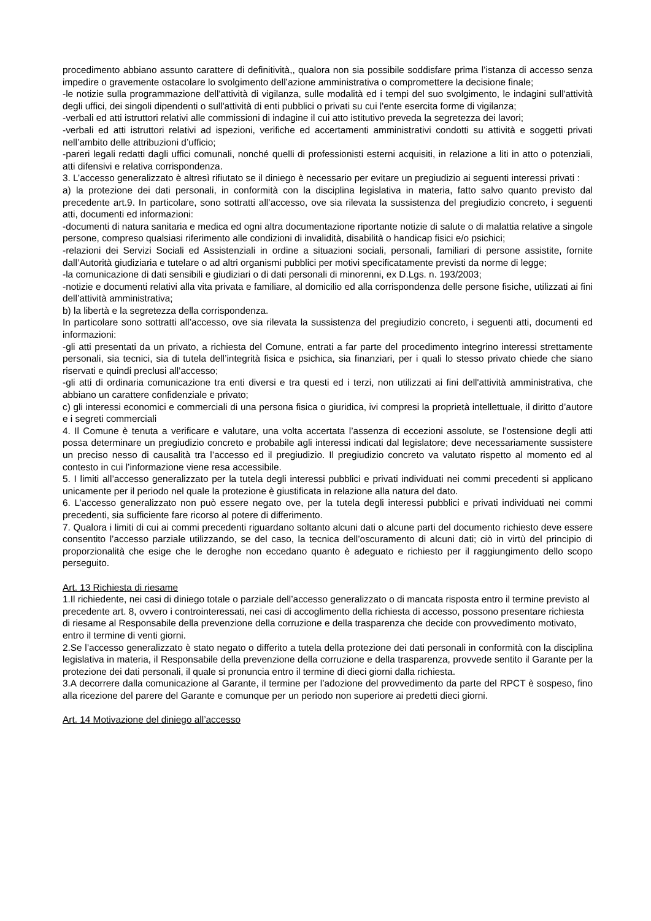procedimento abbiano assunto carattere di definitività,, qualora non sia possibile soddisfare prima l’istanza di accesso senza impedire o gravemente ostacolare lo svolgimento dell’azione amministrativa o compromettere la decisione finale;
-le notizie sulla programmazione dell'attività di vigilanza, sulle modalità ed i tempi del suo svolgimento, le indagini sull'attività degli uffici, dei singoli dipendenti o sull'attività di enti pubblici o privati su cui l'ente esercita forme di vigilanza;
-verbali ed atti istruttori relativi alle commissioni di indagine il cui atto istitutivo preveda la segretezza dei lavori;
-verbali ed atti istruttori relativi ad ispezioni, verifiche ed accertamenti amministrativi condotti su attività e soggetti privati nell’ambito delle attribuzioni d’ufficio;
-pareri legali redatti dagli uffici comunali, nonché quelli di professionisti esterni acquisiti, in relazione a liti in atto o potenziali, atti difensivi e relativa corrispondenza.
3. L’accesso generalizzato è altresì rifiutato se il diniego è necessario per evitare un pregiudizio ai seguenti interessi privati :
a) la protezione dei dati personali, in conformità con la disciplina legislativa in materia, fatto salvo quanto previsto dal precedente art.9. In particolare, sono sottratti all’accesso, ove sia rilevata la sussistenza del pregiudizio concreto, i seguenti atti, documenti ed informazioni:
-documenti di natura sanitaria e medica ed ogni altra documentazione riportante notizie di salute o di malattia relative a singole persone, compreso qualsiasi riferimento alle condizioni di invalidità, disabilità o handicap fisici e/o psichici;
-relazioni dei Servizi Sociali ed Assistenziali in ordine a situazioni sociali, personali, familiari di persone assistite, fornite dall’Autorità giudiziaria e tutelare o ad altri organismi pubblici per motivi specificatamente previsti da norme di legge;
-la comunicazione di dati sensibili e giudiziari o di dati personali di minorenni, ex D.Lgs. n. 193/2003;
-notizie e documenti relativi alla vita privata e familiare, al domicilio ed alla corrispondenza delle persone fisiche, utilizzati ai fini dell’attività amministrativa;
b) la libertà e la segretezza della corrispondenza.
In particolare sono sottratti all’accesso, ove sia rilevata la sussistenza del pregiudizio concreto, i seguenti atti, documenti ed informazioni:
-gli atti presentati da un privato, a richiesta del Comune, entrati a far parte del procedimento integrino interessi strettamente personali, sia tecnici, sia di tutela dell’integrità fisica e psichica, sia finanziari, per i quali lo stesso privato chiede che siano riservati e quindi preclusi all’accesso;
-gli atti di ordinaria comunicazione tra enti diversi e tra questi ed i terzi, non utilizzati ai fini dell'attività amministrativa, che abbiano un carattere confidenziale e privato;
c) gli interessi economici e commerciali di una persona fisica o giuridica, ivi compresi la proprietà intellettuale, il diritto d’autore e i segreti commerciali
4. Il Comune è tenuta a verificare e valutare, una volta accertata l’assenza di eccezioni assolute, se l’ostensione degli atti possa determinare un pregiudizio concreto e probabile agli interessi indicati dal legislatore; deve necessariamente sussistere un preciso nesso di causalità tra l’accesso ed il pregiudizio. Il pregiudizio concreto va valutato rispetto al momento ed al contesto in cui l’informazione viene resa accessibile.
5. I limiti all’accesso generalizzato per la tutela degli interessi pubblici e privati individuati nei commi precedenti si applicano unicamente per il periodo nel quale la protezione è giustificata in relazione alla natura del dato.
6. L’accesso generalizzato non può essere negato ove, per la tutela degli interessi pubblici e privati individuati nei commi precedenti, sia sufficiente fare ricorso al potere di differimento.
7. Qualora i limiti di cui ai commi precedenti riguardano soltanto alcuni dati o alcune parti del documento richiesto deve essere consentito l’accesso parziale utilizzando, se del caso, la tecnica dell’oscuramento di alcuni dati; ciò in virtù del principio di proporzionalità che esige che le deroghe non eccedano quanto è adeguato e richiesto per il raggiungimento dello scopo perseguito.
Art. 13 Richiesta di riesame
1.Il richiedente, nei casi di diniego totale o parziale dell’accesso generalizzato o di mancata risposta entro il termine previsto al precedente art. 8, ovvero i controinteressati, nei casi di accoglimento della richiesta di accesso, possono presentare richiesta di riesame al Responsabile della prevenzione della corruzione e della trasparenza che decide con provvedimento motivato, entro il termine di venti giorni.
2.Se l’accesso generalizzato è stato negato o differito a tutela della protezione dei dati personali in conformità con la disciplina legislativa in materia, il Responsabile della prevenzione della corruzione e della trasparenza, provvede sentito il Garante per la protezione dei dati personali, il quale si pronuncia entro il termine di dieci giorni dalla richiesta.
3.A decorrere dalla comunicazione al Garante, il termine per l’adozione del provvedimento da parte del RPCT è sospeso, fino alla ricezione del parere del Garante e comunque per un periodo non superiore ai predetti dieci giorni.
Art. 14 Motivazione del diniego all’accesso